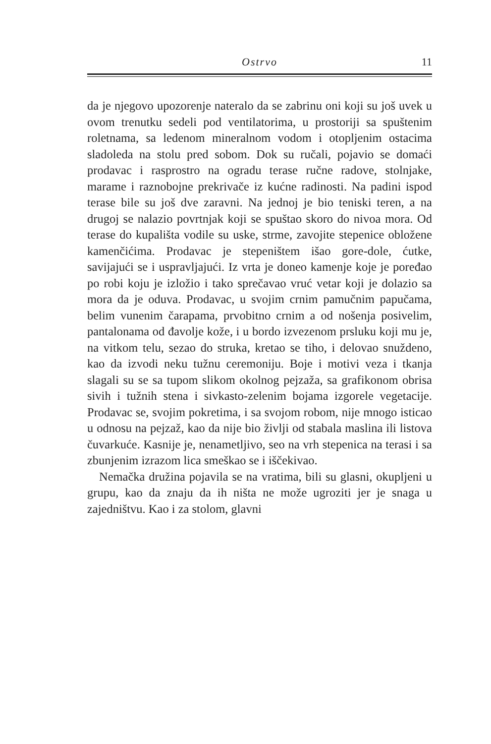Ostrvo 11
da je njegovo upozorenje nateralo da se zabrinu oni koji su još uvek u ovom trenutku sedeli pod ventilatorima, u prostoriji sa spuštenim roletnama, sa ledenom mineralnom vodom i otopljenim ostacima sladoleda na stolu pred sobom. Dok su ručali, pojavio se domaći prodavac i rasprostro na ogradu terase ručne radove, stolnjake, marame i raznobojne prekrivače iz kućne radinosti. Na padini ispod terase bile su još dve zaravni. Na jednoj je bio teniski teren, a na drugoj se nalazio povrtnjak koji se spuštao skoro do nivoa mora. Od terase do kupališta vodile su uske, strme, zavojite stepenice obložene kamenčićima. Prodavac je stepeništem išao gore-dole, ćutke, savijajući se i uspravljajući. Iz vrta je doneo kamenje koje je poređao po robi koju je izložio i tako sprečavao vruć vetar koji je dolazio sa mora da je oduva. Prodavac, u svojim crnim pamučnim papučama, belim vunenim čarapama, prvobitno crnim a od nošenja posivelim, pantalonama od đavolje kože, i u bordo izvezenom prsluku koji mu je, na vitkom telu, sezao do struka, kretao se tiho, i delovao snuždeno, kao da izvodi neku tužnu ceremoniju. Boje i motivi veza i tkanja slagali su se sa tupom slikom okolnog pejzaža, sa grafikonom obrisa sivih i tužnih stena i sivkasto-zelenim bojama izgorele vegetacije. Prodavac se, svojim pokretima, i sa svojom robom, nije mnogo isticao u odnosu na pejzaž, kao da nije bio življi od stabala maslina ili listova čuvarkuće. Kasnije je, nenametljivo, seo na vrh stepenica na terasi i sa zbunjenim izrazom lica smeškao se i iščekivao.
Nemačka družina pojavila se na vratima, bili su glasni, okupljeni u grupu, kao da znaju da ih ništa ne može ugroziti jer je snaga u zajedništvu. Kao i za stolom, glavni